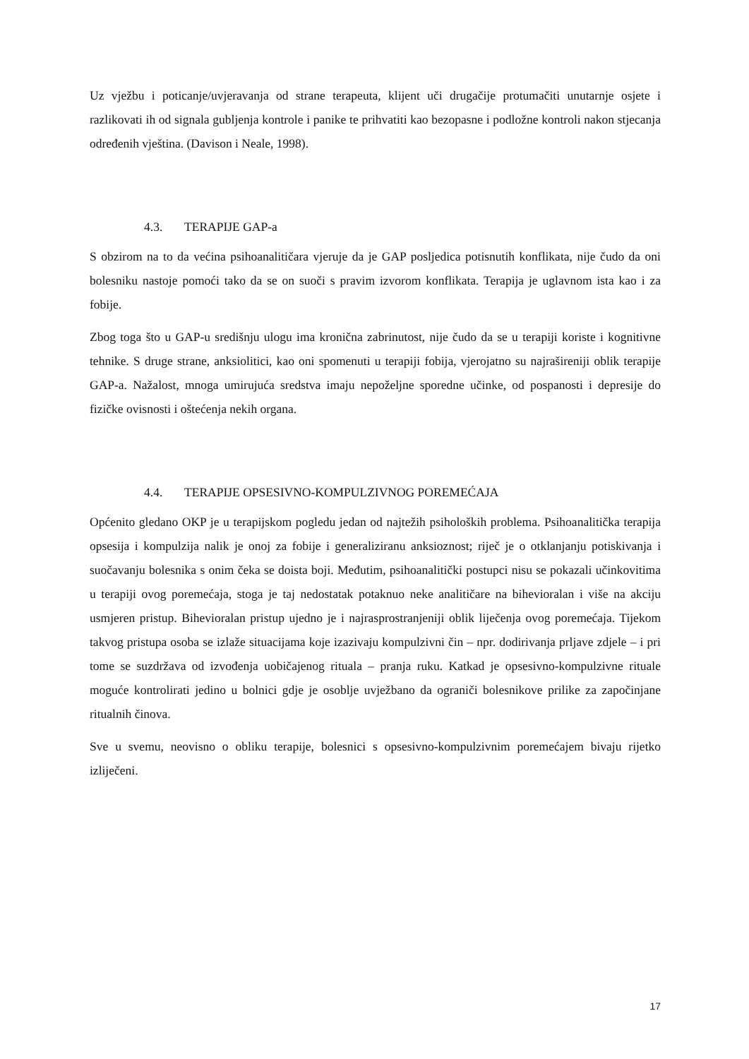Uz vježbu i poticanje/uvjeravanja od strane terapeuta, klijent uči drugačije protumačiti unutarnje osjete i razlikovati ih od signala gubljenja kontrole i panike te prihvatiti kao bezopasne i podložne kontroli nakon stjecanja određenih vještina. (Davison i Neale, 1998).
4.3. TERAPIJE GAP-a
S obzirom na to da većina psihoanalitičara vjeruje da je GAP posljedica potisnutih konflikata, nije čudo da oni bolesniku nastoje pomoći tako da se on suoči s pravim izvorom konflikata. Terapija je uglavnom ista kao i za fobije.
Zbog toga što u GAP-u središnju ulogu ima kronična zabrinutost, nije čudo da se u terapiji koriste i kognitivne tehnike. S druge strane, anksiolitici, kao oni spomenuti u terapiji fobija, vjerojatno su najrašireniji oblik terapije GAP-a. Nažalost, mnoga umirujuća sredstva imaju nepoželjne sporedne učinke, od pospanosti i depresije do fizičke ovisnosti i oštećenja nekih organa.
4.4. TERAPIJE OPSESIVNO-KOMPULZIVNOG POREMEĆAJA
Općenito gledano OKP je u terapijskom pogledu jedan od najtežih psiholoških problema. Psihoanalitička terapija opsesija i kompulzija nalik je onoj za fobije i generaliziranu anksioznost; riječ je o otklanjanju potiskivanja i suočavanju bolesnika s onim čeka se doista boji. Međutim, psihoanalitički postupci nisu se pokazali učinkovitima u terapiji ovog poremećaja, stoga je taj nedostatak potaknuo neke analitičare na bihevioralan i više na akciju usmjeren pristup. Bihevioralan pristup ujedno je i najrasprostranjeniji oblik liječenja ovog poremećaja. Tijekom takvog pristupa osoba se izlaže situacijama koje izazivaju kompulzivni čin – npr. dodirivanja prljave zdjele – i pri tome se suzdržava od izvođenja uobičajenog rituala – pranja ruku. Katkad je opsesivno-kompulzivne rituale moguće kontrolirati jedino u bolnici gdje je osoblje uvježbano da ograniči bolesnikove prilike za započinjane ritualnih činova.
Sve u svemu, neovisno o obliku terapije, bolesnici s opsesivno-kompulzivnim poremećajem bivaju rijetko izliječeni.
17